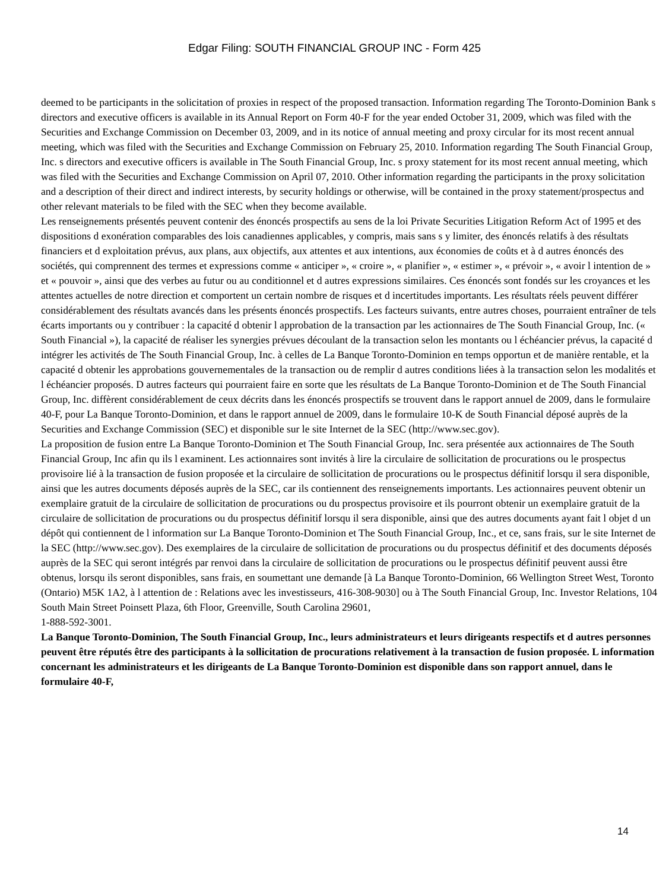Edgar Filing: SOUTH FINANCIAL GROUP INC - Form 425
deemed to be participants in the solicitation of proxies in respect of the proposed transaction. Information regarding The Toronto-Dominion Bank s directors and executive officers is available in its Annual Report on Form 40-F for the year ended October 31, 2009, which was filed with the Securities and Exchange Commission on December 03, 2009, and in its notice of annual meeting and proxy circular for its most recent annual meeting, which was filed with the Securities and Exchange Commission on February 25, 2010. Information regarding The South Financial Group, Inc. s directors and executive officers is available in The South Financial Group, Inc. s proxy statement for its most recent annual meeting, which was filed with the Securities and Exchange Commission on April 07, 2010. Other information regarding the participants in the proxy solicitation and a description of their direct and indirect interests, by security holdings or otherwise, will be contained in the proxy statement/prospectus and other relevant materials to be filed with the SEC when they become available.
Les renseignements présentés peuvent contenir des énoncés prospectifs au sens de la loi Private Securities Litigation Reform Act of 1995 et des dispositions d exonération comparables des lois canadiennes applicables, y compris, mais sans s y limiter, des énoncés relatifs à des résultats financiers et d exploitation prévus, aux plans, aux objectifs, aux attentes et aux intentions, aux économies de coûts et à d autres énoncés des sociétés, qui comprennent des termes et expressions comme « anticiper », « croire », « planifier », « estimer », « prévoir », « avoir l intention de » et « pouvoir », ainsi que des verbes au futur ou au conditionnel et d autres expressions similaires. Ces énoncés sont fondés sur les croyances et les attentes actuelles de notre direction et comportent un certain nombre de risques et d incertitudes importants. Les résultats réels peuvent différer considérablement des résultats avancés dans les présents énoncés prospectifs. Les facteurs suivants, entre autres choses, pourraient entraîner de tels écarts importants ou y contribuer : la capacité d obtenir l approbation de la transaction par les actionnaires de The South Financial Group, Inc. (« South Financial »), la capacité de réaliser les synergies prévues découlant de la transaction selon les montants ou l échéancier prévus, la capacité d intégrer les activités de The South Financial Group, Inc. à celles de La Banque Toronto-Dominion en temps opportun et de manière rentable, et la capacité d obtenir les approbations gouvernementales de la transaction ou de remplir d autres conditions liées à la transaction selon les modalités et l échéancier proposés. D autres facteurs qui pourraient faire en sorte que les résultats de La Banque Toronto-Dominion et de The South Financial Group, Inc. diffèrent considérablement de ceux décrits dans les énoncés prospectifs se trouvent dans le rapport annuel de 2009, dans le formulaire 40-F, pour La Banque Toronto-Dominion, et dans le rapport annuel de 2009, dans le formulaire 10-K de South Financial déposé auprès de la Securities and Exchange Commission (SEC) et disponible sur le site Internet de la SEC (http://www.sec.gov).
La proposition de fusion entre La Banque Toronto-Dominion et The South Financial Group, Inc. sera présentée aux actionnaires de The South Financial Group, Inc afin qu ils l examinent. Les actionnaires sont invités à lire la circulaire de sollicitation de procurations ou le prospectus provisoire lié à la transaction de fusion proposée et la circulaire de sollicitation de procurations ou le prospectus définitif lorsqu il sera disponible, ainsi que les autres documents déposés auprès de la SEC, car ils contiennent des renseignements importants. Les actionnaires peuvent obtenir un exemplaire gratuit de la circulaire de sollicitation de procurations ou du prospectus provisoire et ils pourront obtenir un exemplaire gratuit de la circulaire de sollicitation de procurations ou du prospectus définitif lorsqu il sera disponible, ainsi que des autres documents ayant fait l objet d un dépôt qui contiennent de l information sur La Banque Toronto-Dominion et The South Financial Group, Inc., et ce, sans frais, sur le site Internet de la SEC (http://www.sec.gov). Des exemplaires de la circulaire de sollicitation de procurations ou du prospectus définitif et des documents déposés auprès de la SEC qui seront intégrés par renvoi dans la circulaire de sollicitation de procurations ou le prospectus définitif peuvent aussi être obtenus, lorsqu ils seront disponibles, sans frais, en soumettant une demande [à La Banque Toronto-Dominion, 66 Wellington Street West, Toronto (Ontario) M5K 1A2, à l attention de : Relations avec les investisseurs, 416-308-9030] ou à The South Financial Group, Inc. Investor Relations, 104 South Main Street Poinsett Plaza, 6th Floor, Greenville, South Carolina 29601,
1-888-592-3001.
La Banque Toronto-Dominion, The South Financial Group, Inc., leurs administrateurs et leurs dirigeants respectifs et d autres personnes peuvent être réputés être des participants à la sollicitation de procurations relativement à la transaction de fusion proposée. L information concernant les administrateurs et les dirigeants de La Banque Toronto-Dominion est disponible dans son rapport annuel, dans le formulaire 40-F,
14